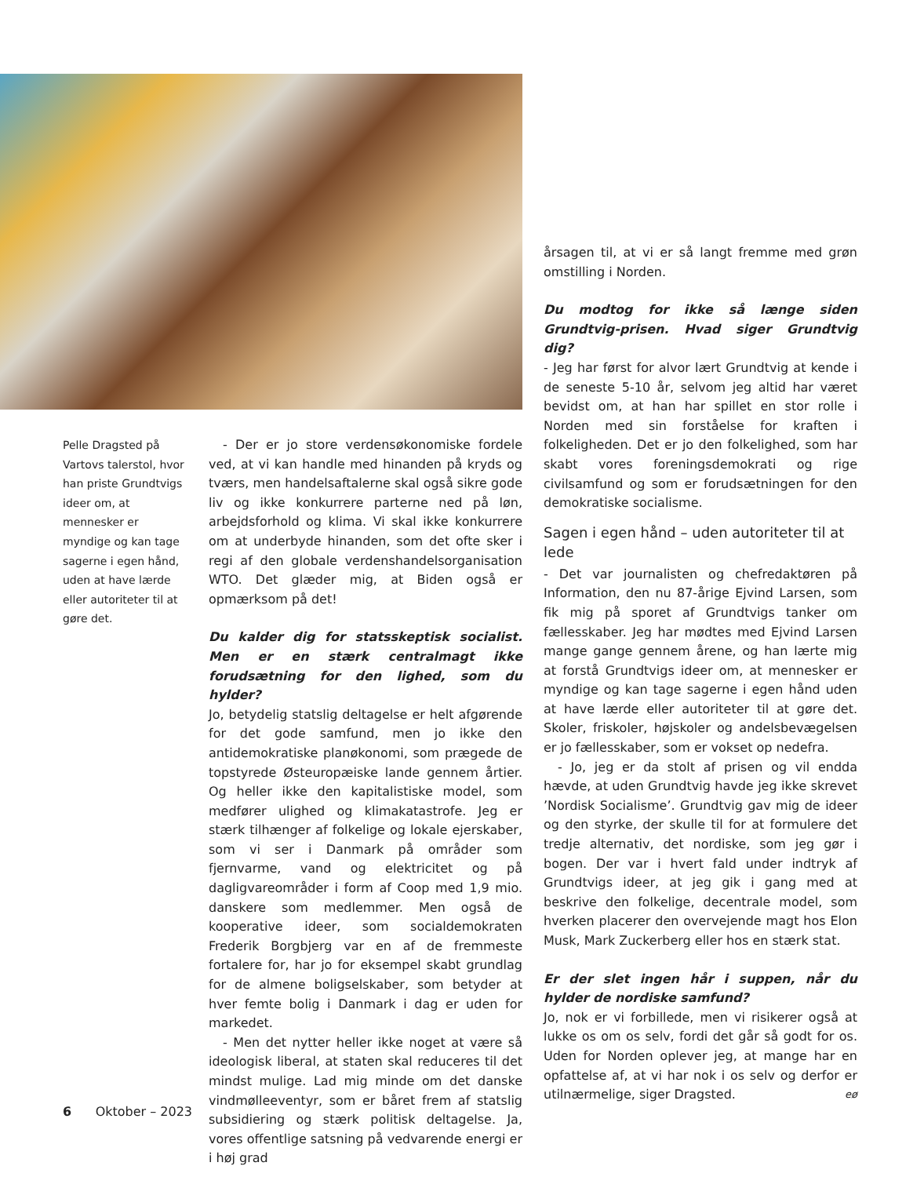Pelle Dragsted på Vartovs talerstol, hvor han priste Grundtvigs ideer om, at mennesker er myndige og kan tage sagerne i egen hånd, uden at have lærde eller autoriteter til at gøre det.
- Der er jo store verdensøkonomiske fordele ved, at vi kan handle med hinanden på kryds og tværs, men handelsaftalerne skal også sikre gode liv og ikke konkurrere parterne ned på løn, arbejdsforhold og klima. Vi skal ikke konkurrere om at underbyde hinanden, som det ofte sker i regi af den globale verdenshandelsorganisation WTO. Det glæder mig, at Biden også er opmærksom på det!
Du kalder dig for statsskeptisk socialist. Men er en stærk centralmagt ikke forudsætning for den lighed, som du hylder?
Jo, betydelig statslig deltagelse er helt afgørende for det gode samfund, men jo ikke den antidemokratiske planøkonomi, som prægede de topstyrede Østeuropæiske lande gennem årtier. Og heller ikke den kapitalistiske model, som medfører ulighed og klimakatastrofe. Jeg er stærk tilhænger af folkelige og lokale ejerskaber, som vi ser i Danmark på områder som fjernvarme, vand og elektricitet og på dagligvareområder i form af Coop med 1,9 mio. danskere som medlemmer. Men også de kooperative ideer, som socialdemokraten Frederik Borgbjerg var en af de fremmeste fortalere for, har jo for eksempel skabt grundlag for de almene boligselskaber, som betyder at hver femte bolig i Danmark i dag er uden for markedet.
- Men det nytter heller ikke noget at være så ideologisk liberal, at staten skal reduceres til det mindst mulige. Lad mig minde om det danske vindmølleeventyr, som er båret frem af statslig subsidiering og stærk politisk deltagelse. Ja, vores offentlige satsning på vedvarende energi er i høj grad
årsagen til, at vi er så langt fremme med grøn omstilling i Norden.
Du modtog for ikke så længe siden Grundtvig-prisen. Hvad siger Grundtvig dig?
- Jeg har først for alvor lært Grundtvig at kende i de seneste 5-10 år, selvom jeg altid har været bevidst om, at han har spillet en stor rolle i Norden med sin forståelse for kraften i folkeligheden. Det er jo den folkelighed, som har skabt vores foreningsdemokrati og rige civilsamfund og som er forudsætningen for den demokratiske socialisme.
Sagen i egen hånd – uden autoriteter til at lede
- Det var journalisten og chefredaktøren på Information, den nu 87-årige Ejvind Larsen, som fik mig på sporet af Grundtvigs tanker om fællesskaber. Jeg har mødtes med Ejvind Larsen mange gange gennem årene, og han lærte mig at forstå Grundtvigs ideer om, at mennesker er myndige og kan tage sagerne i egen hånd uden at have lærde eller autoriteter til at gøre det. Skoler, friskoler, højskoler og andelsbevægelsen er jo fællesskaber, som er vokset op nedefra.
- Jo, jeg er da stolt af prisen og vil endda hævde, at uden Grundtvig havde jeg ikke skrevet ’Nordisk Socialisme’. Grundtvig gav mig de ideer og den styrke, der skulle til for at formulere det tredje alternativ, det nordiske, som jeg gør i bogen. Der var i hvert fald under indtryk af Grundtvigs ideer, at jeg gik i gang med at beskrive den folkelige, decentrale model, som hverken placerer den overvejende magt hos Elon Musk, Mark Zuckerberg eller hos en stærk stat.
Er der slet ingen hår i suppen, når du hylder de nordiske samfund?
Jo, nok er vi forbillede, men vi risikerer også at lukke os om os selv, fordi det går så godt for os. Uden for Norden oplever jeg, at mange har en opfattelse af, at vi har nok i os selv og derfor er utilnærmelige, siger Dragsted. eø
6 Oktober – 2023